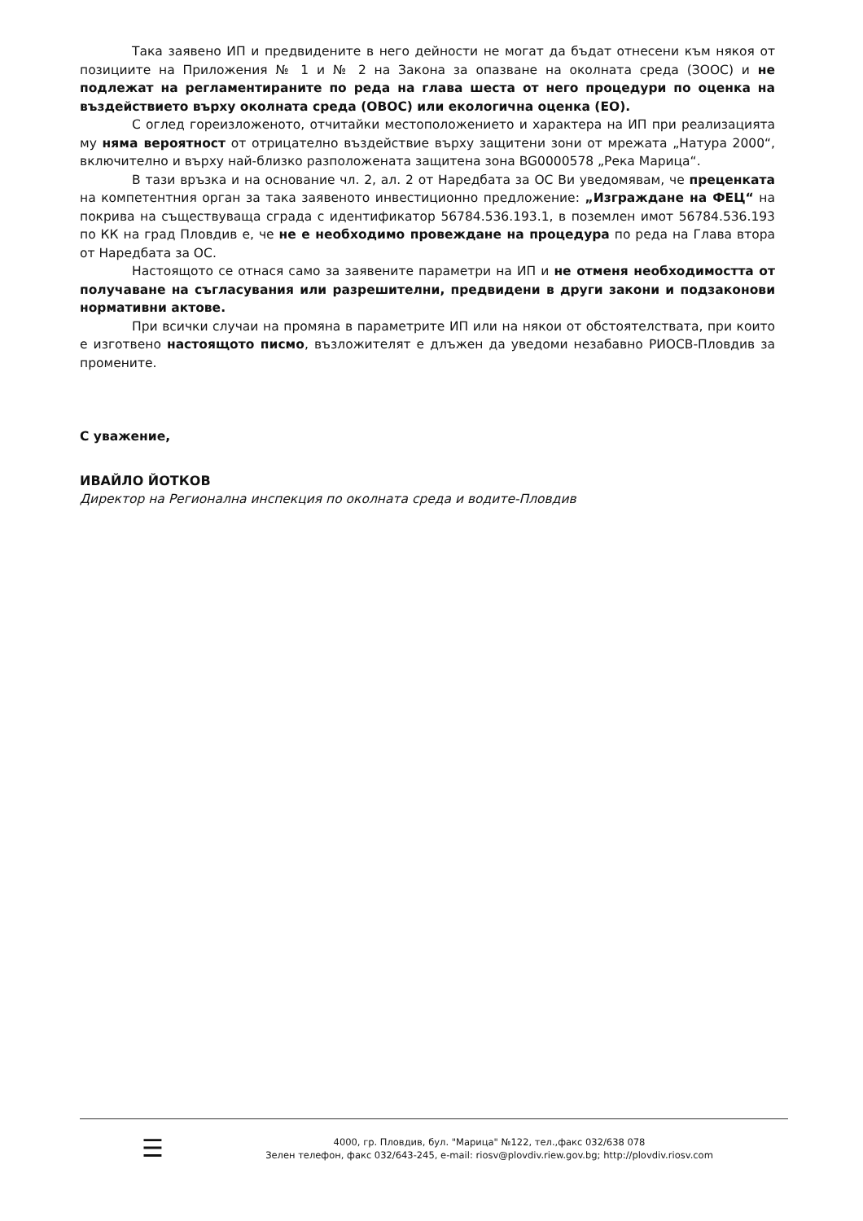Така заявено ИП и предвидените в него дейности не могат да бъдат отнесени към някоя от позициите на Приложения № 1 и № 2 на Закона за опазване на околната среда (ЗООС) и не подлежат на регламентираните по реда на глава шеста от него процедури по оценка на въздействието върху околната среда (ОВОС) или екологична оценка (ЕО).
С оглед гореизложеното, отчитайки местоположението и характера на ИП при реализацията му няма вероятност от отрицателно въздействие върху защитени зони от мрежата „Натура 2000“, включително и върху най-близко разположената защитена зона BG0000578 „Река Марица“.
В тази връзка и на основание чл. 2, ал. 2 от Наредбата за ОС Ви уведомявам, че преценката на компетентния орган за така заявеното инвестиционно предложение: „Изграждане на ФЕЦ“ на покрива на съществуваща сграда с идентификатор 56784.536.193.1, в поземлен имот 56784.536.193 по КК на град Пловдив е, че не е необходимо провеждане на процедура по реда на Глава втора от Наредбата за ОС.
Настоящото се отнася само за заявените параметри на ИП и не отменя необходимостта от получаване на съгласувания или разрешителни, предвидени в други закони и подзаконови нормативни актове.
При всички случаи на промяна в параметрите ИП или на някои от обстоятелствата, при които е изготвено настоящото писмо, възложителят е длъжен да уведоми незабавно РИОСВ-Пловдив за промените.
С уважение,
ИВАЙЛО ЙОТКОВ
Директор на Регионална инспекция по околната среда и водите-Пловдив
☰
4000, гр. Пловдив, бул. "Марица" №122, тел.,факс 032/638 078
Зелен телефон, факс 032/643-245, e-mail: riosv@plovdiv.riew.gov.bg; http://plovdiv.riosv.com